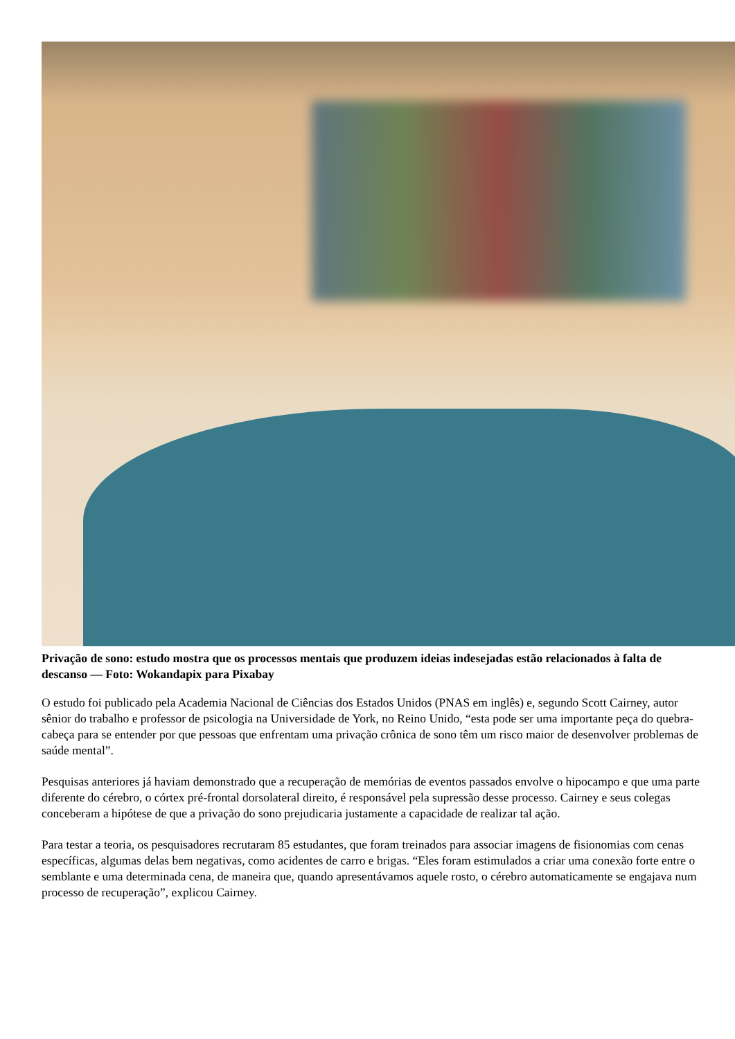Privação de sono: estudo mostra que os processos mentais que produzem ideias indesejadas estão relacionados à falta de descanso — Foto: Wokandapix para Pixabay
O estudo foi publicado pela Academia Nacional de Ciências dos Estados Unidos (PNAS em inglês) e, segundo Scott Cairney, autor sênior do trabalho e professor de psicologia na Universidade de York, no Reino Unido, “esta pode ser uma importante peça do quebra-cabeça para se entender por que pessoas que enfrentam uma privação crônica de sono têm um risco maior de desenvolver problemas de saúde mental”.
Pesquisas anteriores já haviam demonstrado que a recuperação de memórias de eventos passados envolve o hipocampo e que uma parte diferente do cérebro, o córtex pré-frontal dorsolateral direito, é responsável pela supressão desse processo. Cairney e seus colegas conceberam a hipótese de que a privação do sono prejudicaria justamente a capacidade de realizar tal ação.
Para testar a teoria, os pesquisadores recrutaram 85 estudantes, que foram treinados para associar imagens de fisionomias com cenas específicas, algumas delas bem negativas, como acidentes de carro e brigas. “Eles foram estimulados a criar uma conexão forte entre o semblante e uma determinada cena, de maneira que, quando apresentávamos aquele rosto, o cérebro automaticamente se engajava num processo de recuperação”, explicou Cairney.